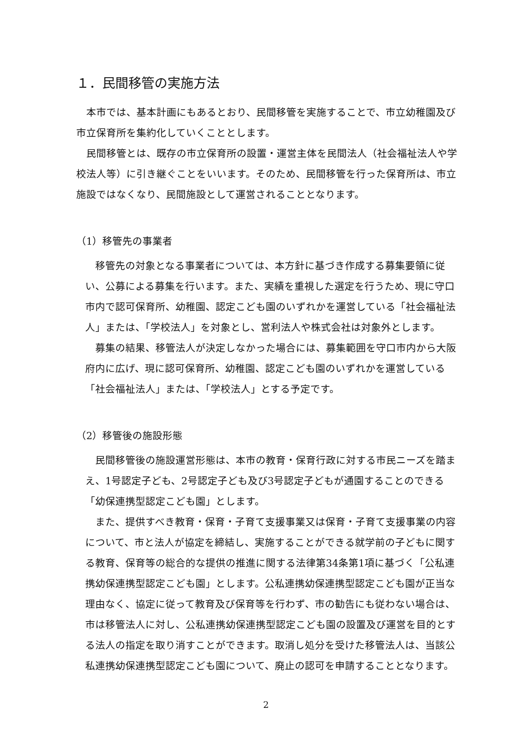１．民間移管の実施方法
本市では、基本計画にもあるとおり、民間移管を実施することで、市立幼稚園及び市立保育所を集約化していくこととします。
民間移管とは、既存の市立保育所の設置・運営主体を民間法人（社会福祉法人や学校法人等）に引き継ぐことをいいます。そのため、民間移管を行った保育所は、市立施設ではなくなり、民間施設として運営されることとなります。
（1）移管先の事業者
移管先の対象となる事業者については、本方針に基づき作成する募集要領に従い、公募による募集を行います。また、実績を重視した選定を行うため、現に守口市内で認可保育所、幼稚園、認定こども園のいずれかを運営している「社会福祉法人」または、「学校法人」を対象とし、営利法人や株式会社は対象外とします。
募集の結果、移管法人が決定しなかった場合には、募集範囲を守口市内から大阪府内に広げ、現に認可保育所、幼稚園、認定こども園のいずれかを運営している「社会福祉法人」または、「学校法人」とする予定です。
（2）移管後の施設形態
民間移管後の施設運営形態は、本市の教育・保育行政に対する市民ニーズを踏まえ、1号認定子ども、2号認定子ども及び3号認定子どもが通園することのできる「幼保連携型認定こども園」とします。
また、提供すべき教育・保育・子育て支援事業又は保育・子育て支援事業の内容について、市と法人が協定を締結し、実施することができる就学前の子どもに関する教育、保育等の総合的な提供の推進に関する法律第34条第1項に基づく「公私連携幼保連携型認定こども園」とします。公私連携幼保連携型認定こども園が正当な理由なく、協定に従って教育及び保育等を行わず、市の勧告にも従わない場合は、市は移管法人に対し、公私連携幼保連携型認定こども園の設置及び運営を目的とする法人の指定を取り消すことができます。取消し処分を受けた移管法人は、当該公私連携幼保連携型認定こども園について、廃止の認可を申請することとなります。
2